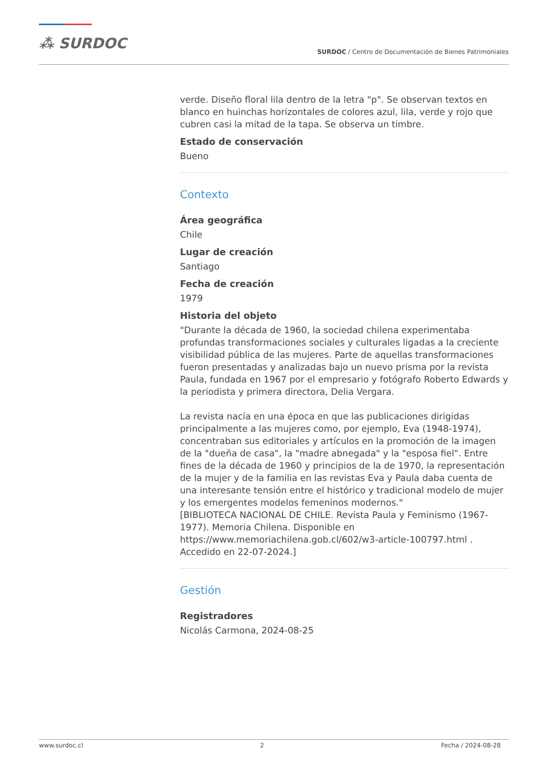⁂ SURDOC
SURDOC / Centro de Documentación de Bienes Patrimoniales
verde. Diseño floral lila dentro de la letra "p". Se observan textos en blanco en huinchas horizontales de colores azul, lila, verde y rojo que cubren casi la mitad de la tapa. Se observa un timbre.
Estado de conservación
Bueno
Contexto
Área geográfica
Chile
Lugar de creación
Santiago
Fecha de creación
1979
Historia del objeto
"Durante la década de 1960, la sociedad chilena experimentaba profundas transformaciones sociales y culturales ligadas a la creciente visibilidad pública de las mujeres. Parte de aquellas transformaciones fueron presentadas y analizadas bajo un nuevo prisma por la revista Paula, fundada en 1967 por el empresario y fotógrafo Roberto Edwards y la periodista y primera directora, Delia Vergara.
La revista nacía en una época en que las publicaciones dirigidas principalmente a las mujeres como, por ejemplo, Eva (1948-1974), concentraban sus editoriales y artículos en la promoción de la imagen de la "dueña de casa", la "madre abnegada" y la "esposa fiel". Entre fines de la década de 1960 y principios de la de 1970, la representación de la mujer y de la familia en las revistas Eva y Paula daba cuenta de una interesante tensión entre el histórico y tradicional modelo de mujer y los emergentes modelos femeninos modernos."
[BIBLIOTECA NACIONAL DE CHILE. Revista Paula y Feminismo (1967-1977). Memoria Chilena. Disponible en https://www.memoriachilena.gob.cl/602/w3-article-100797.html . Accedido en 22-07-2024.]
Gestión
Registradores
Nicolás Carmona, 2024-08-25
www.surdoc.cl 2 Fecha / 2024-08-28